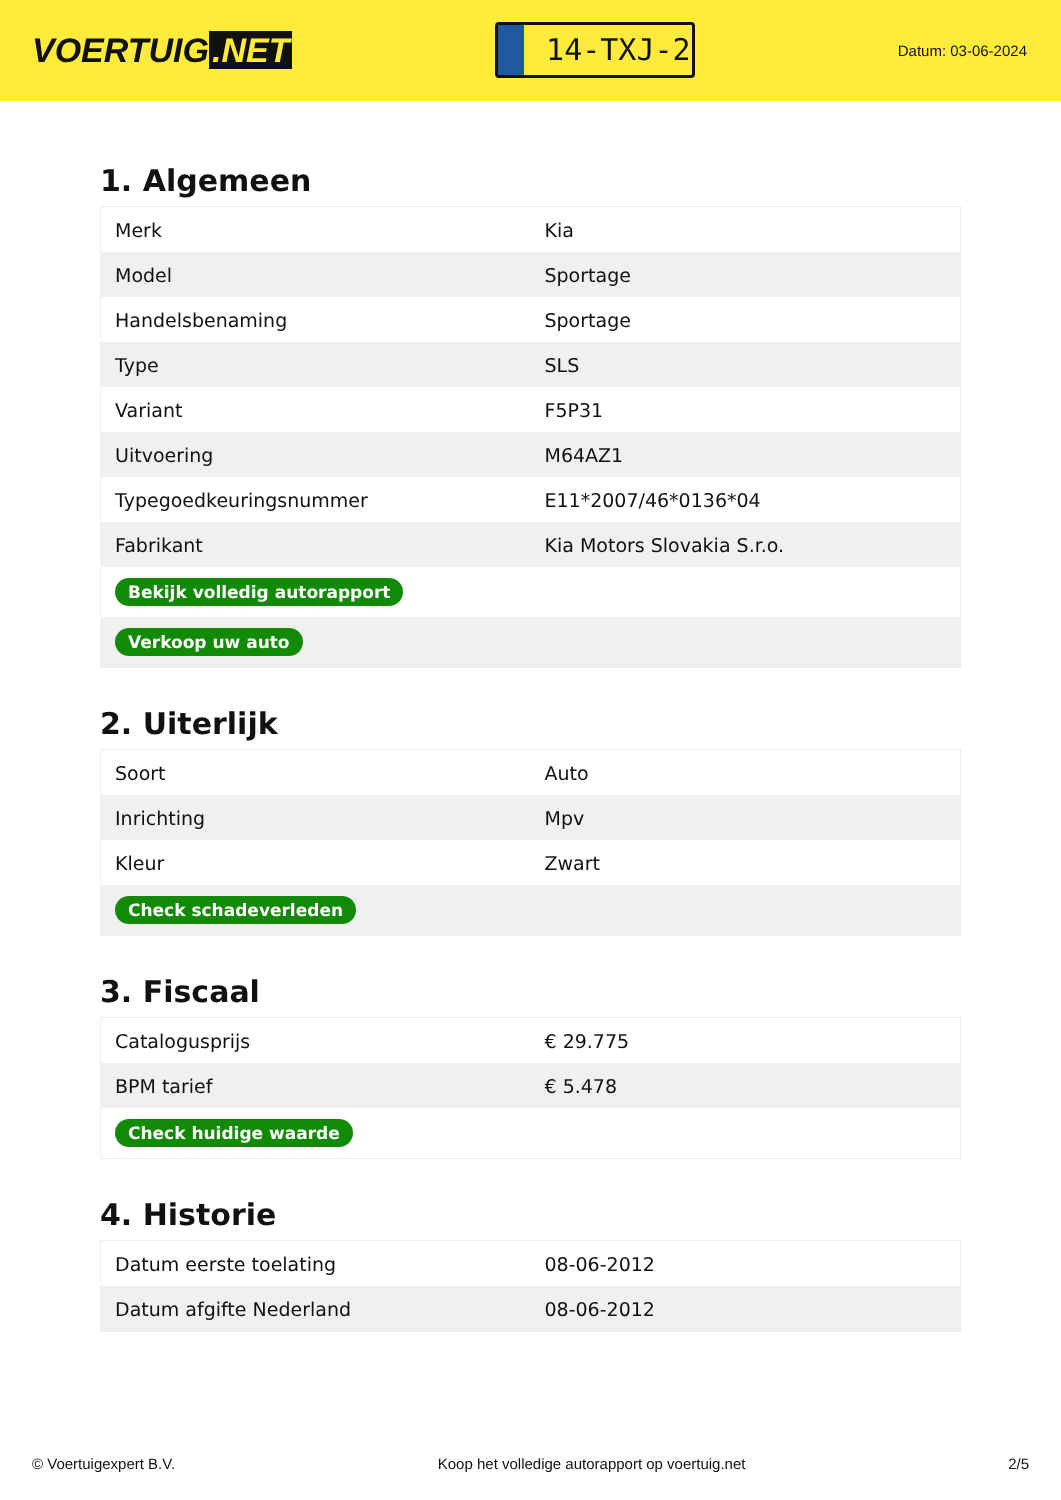VOERTUIG.NET
14-TXJ-2
Datum: 03-06-2024
1. Algemeen
| Merk | Kia |
| Model | Sportage |
| Handelsbenaming | Sportage |
| Type | SLS |
| Variant | F5P31 |
| Uitvoering | M64AZ1 |
| Typegoedkeuringsnummer | E11*2007/46*0136*04 |
| Fabrikant | Kia Motors Slovakia S.r.o. |
| Bekijk volledig autorapport | |
| Verkoop uw auto | |
2. Uiterlijk
| Soort | Auto |
| Inrichting | Mpv |
| Kleur | Zwart |
| Check schadeverleden | |
3. Fiscaal
| Catalogusprijs | € 29.775 |
| BPM tarief | € 5.478 |
| Check huidige waarde | |
4. Historie
| Datum eerste toelating | 08-06-2012 |
| Datum afgifte Nederland | 08-06-2012 |
© Voertuigexpert B.V. Koop het volledige autorapport op voertuig.net 2/5